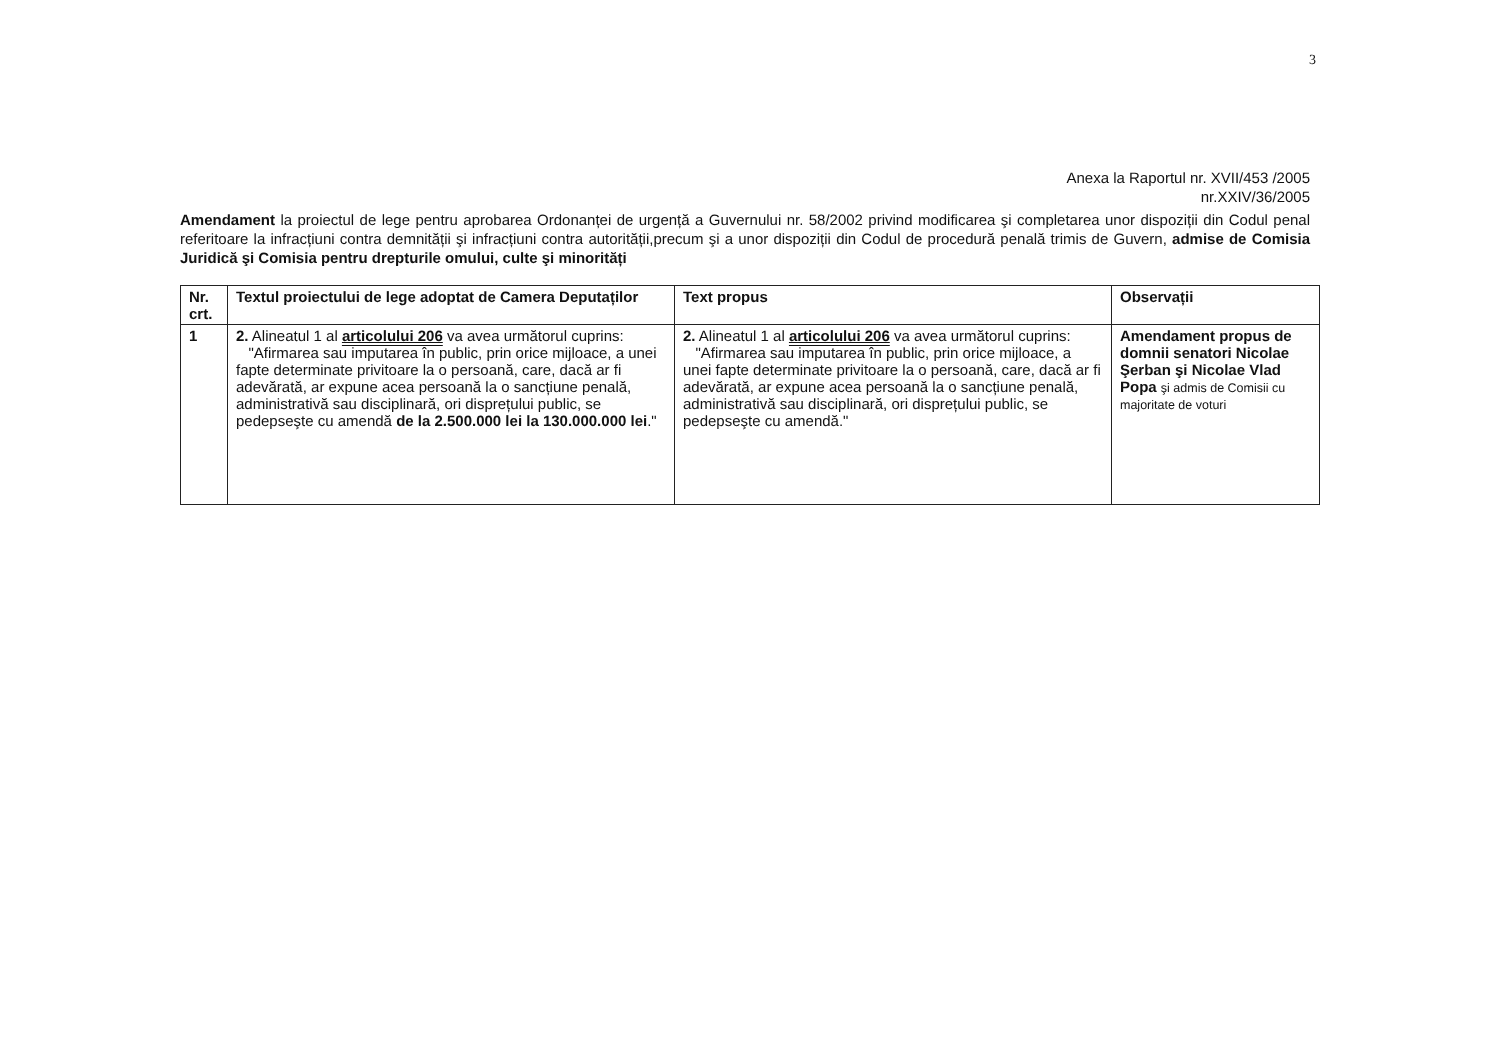3
Anexa la Raportul nr. XVII/453 /2005
nr.XXIV/36/2005
Amendament la proiectul de lege pentru aprobarea Ordonanței de urgență a Guvernului nr. 58/2002 privind modificarea şi completarea unor dispoziții din Codul penal referitoare la infracțiuni contra demnității şi infracțiuni contra autorității,precum şi a unor dispoziții din Codul de procedură penală trimis de Guvern, admise de Comisia Juridică şi Comisia pentru drepturile omului, culte şi minorități
| Nr. crt. | Textul proiectului de lege adoptat de Camera Deputaților | Text propus | Observații |
| --- | --- | --- | --- |
| 1 | 2. Alineatul 1 al articolului 206 va avea următorul cuprins: "Afirmarea sau imputarea în public, prin orice mijloace, a unei fapte determinate privitoare la o persoană, care, dacă ar fi adevărată, ar expune acea persoană la o sancțiune penală, administrativă sau disciplinară, ori disprețului public, se pedepseşte cu amendă de la 2.500.000 lei la 130.000.000 lei ." | 2. Alineatul 1 al articolului 206 va avea următorul cuprins: "Afirmarea sau imputarea în public, prin orice mijloace, a unei fapte determinate privitoare la o persoană, care, dacă ar fi adevărată, ar expune acea persoană la o sancțiune penală, administrativă sau disciplinară, ori disprețului public, se pedepseşte cu amendă." | Amendament propus de domnii senatori Nicolae Şerban şi Nicolae Vlad Popa şi admis de Comisii cu majoritate de voturi |